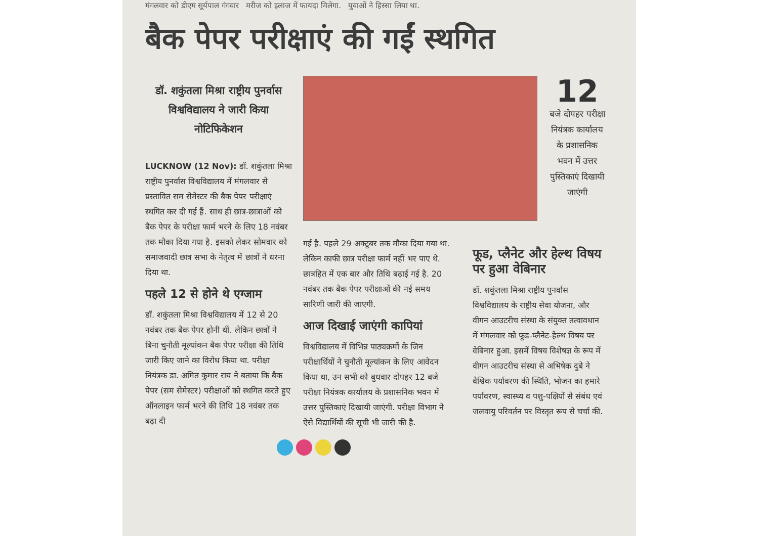मंगलवार को डीएम सूर्यपाल गंगवार मरीज को इलाज में फायदा मिलेगा. युवाओं ने हिस्सा लिया था.
बैक पेपर परीक्षाएं की गईं स्थगित
डॉ. शकुंतला मिश्रा राष्ट्रीय पुनर्वास विश्वविद्यालय ने जारी किया नोटिफिकेशन
LUCKNOW (12 Nov): डॉ. शकुंतला मिश्रा राष्ट्रीय पुनर्वास विश्वविद्यालय में मंगलवार से प्रस्तावित सम सेमेस्टर की बैक पेपर परीक्षाएं स्थगित कर दी गई हैं. साथ ही छात्र-छात्राओं को बैक पेपर के परीक्षा फार्म भरने के लिए 18 नवंबर तक मौका दिया गया है. इसको लेकर सोमवार को समाजवादी छात्र सभा के नेतृत्व में छात्रों ने धरना दिया था.
पहले 12 से होने थे एग्जाम
डॉ. शकुंतला मिश्रा विश्वविद्यालय में 12 से 20 नवंबर तक बैक पेपर होनी थीं. लेकिन छात्रों ने बिना चुनौती मूल्यांकन बैक पेपर परीक्षा की तिथि जारी किए जाने का विरोध किया था. परीक्षा नियंत्रक डा. अमित कुमार राय ने बताया कि बैक पेपर (सम सेमेस्टर) परीक्षाओं को स्थगित करते हुए ऑनलाइन फार्म भरने की तिथि 18 नवंबर तक बढ़ा दी
12
बजे दोपहर परीक्षा नियंत्रक कार्यालय के प्रशासनिक भवन में उत्तर पुस्तिकाएं दिखायी जाएंगी
गई है. पहले 29 अक्टूबर तक मौका दिया गया था. लेकिन काफी छात्र परीक्षा फार्म नहीं भर पाए थे. छात्रहित में एक बार और तिथि बढ़ाई गई है. 20 नवंबर तक बैक पेपर परीक्षाओं की नई समय सारिणी जारी की जाएगी.
आज दिखाई जाएंगी कापियां
विश्वविद्यालय में विभिन्न पाठ्यक्रमों के जिन परीक्षार्थियों ने चुनौती मूल्यांकन के लिए आवेदन किया था, उन सभी को बुधवार दोपहर 12 बजे परीक्षा नियंत्रक कार्यालय के प्रशासनिक भवन में उत्तर पुस्तिकाएं दिखायी जाएंगी. परीक्षा विभाग ने ऐसे विद्यार्थियों की सूची भी जारी की है.
फूड, प्लैनेट और हेल्थ विषय पर हुआ वेबिनार
डॉ. शकुंतला मिश्रा राष्ट्रीय पुनर्वास विश्वविद्यालय के राष्ट्रीय सेवा योजना, और वीगन आउटरीच संस्था के संयुक्त तत्वावधान में मंगलवार को फूड-प्लैनेट-हेल्थ विषय पर वेबिनार हुआ. इसमें विषय विशेषज्ञ के रूप में वीगन आउटरीच संस्था से अभिषेक दुबे ने वैश्विक पर्यावरण की स्थिति, भोजन का हमारे पर्यावरण, स्वास्थ्य व पशु-पक्षियों से संबंध एवं जलवायु परिवर्तन पर विस्तृत रूप से चर्चा की.